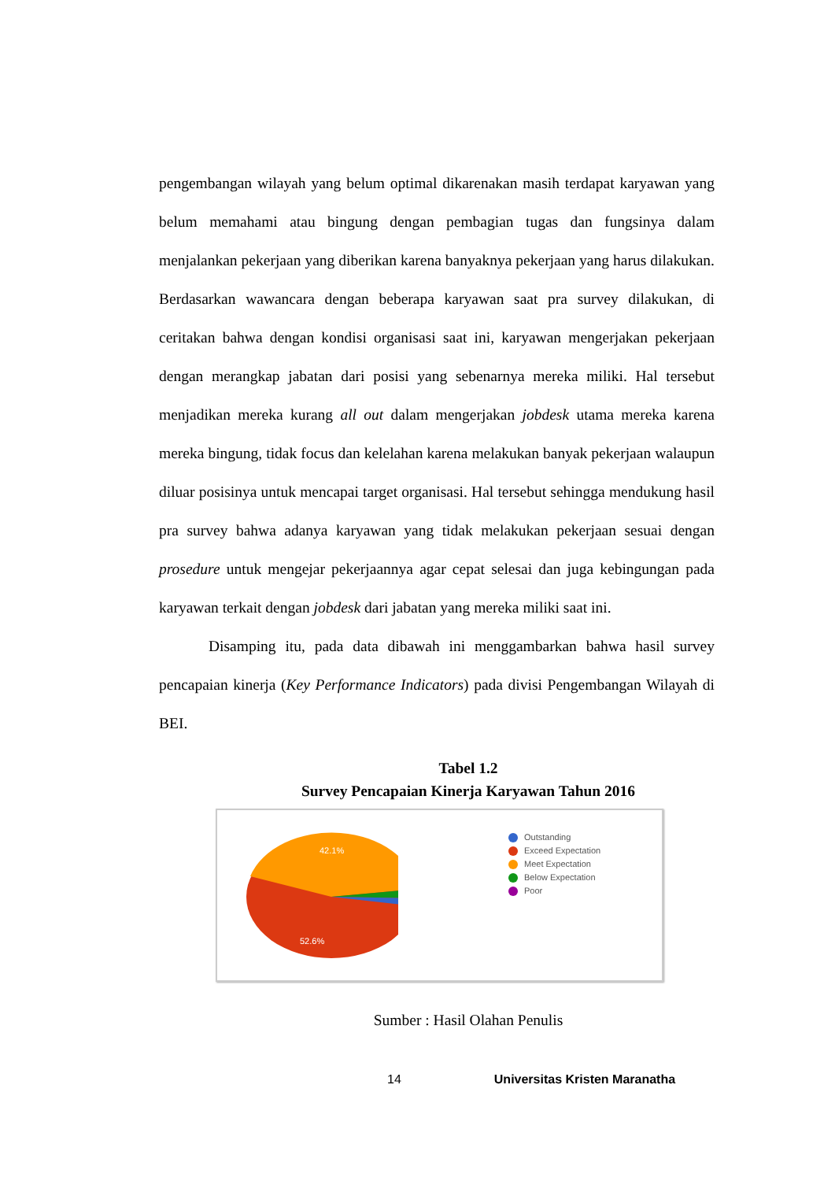pengembangan wilayah yang belum optimal dikarenakan masih terdapat karyawan yang belum memahami atau bingung dengan pembagian tugas dan fungsinya dalam menjalankan pekerjaan yang diberikan karena banyaknya pekerjaan yang harus dilakukan. Berdasarkan wawancara dengan beberapa karyawan saat pra survey dilakukan, di ceritakan bahwa dengan kondisi organisasi saat ini, karyawan mengerjakan pekerjaan dengan merangkap jabatan dari posisi yang sebenarnya mereka miliki. Hal tersebut menjadikan mereka kurang all out dalam mengerjakan jobdesk utama mereka karena mereka bingung, tidak focus dan kelelahan karena melakukan banyak pekerjaan walaupun diluar posisinya untuk mencapai target organisasi. Hal tersebut sehingga mendukung hasil pra survey bahwa adanya karyawan yang tidak melakukan pekerjaan sesuai dengan prosedure untuk mengejar pekerjaannya agar cepat selesai dan juga kebingungan pada karyawan terkait dengan jobdesk dari jabatan yang mereka miliki saat ini.
Disamping itu, pada data dibawah ini menggambarkan bahwa hasil survey pencapaian kinerja (Key Performance Indicators) pada divisi Pengembangan Wilayah di BEI.
Tabel 1.2
Survey Pencapaian Kinerja Karyawan Tahun 2016
42.1%
52.6%
Outstanding
Exceed Expectation
Meet Expectation
Below Expectation
Poor
Sumber : Hasil Olahan Penulis
14 Universitas Kristen Maranatha